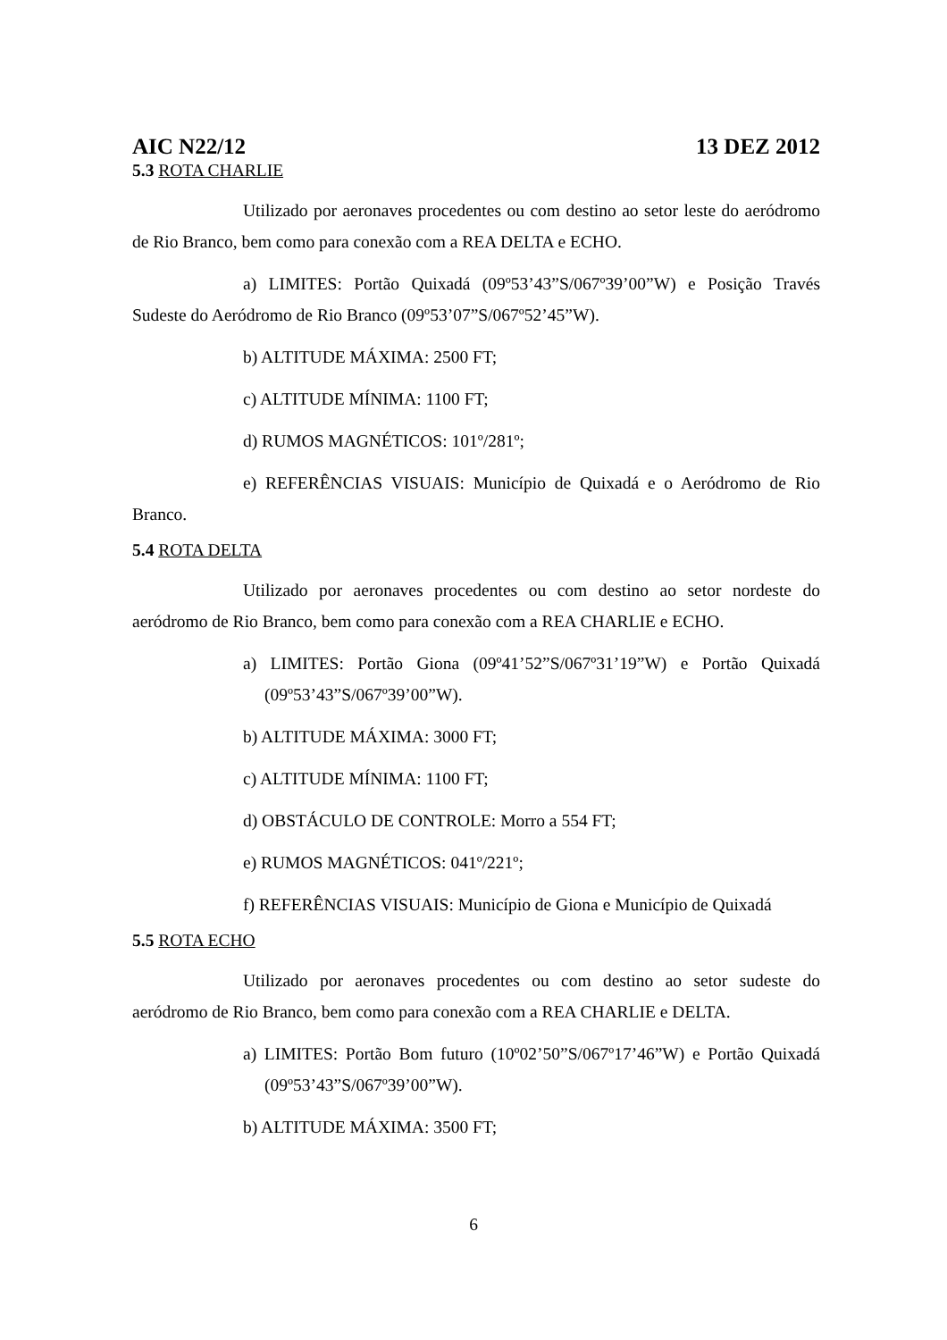AIC N22/12 13 DEZ 2012
5.3 ROTA CHARLIE
Utilizado por aeronaves procedentes ou com destino ao setor leste do aeródromo de Rio Branco, bem como para conexão com a REA DELTA e ECHO.
a) LIMITES: Portão Quixadá (09º53’43”S/067º39’00”W) e Posição Través Sudeste do Aeródromo de Rio Branco (09º53’07”S/067º52’45”W).
b) ALTITUDE MÁXIMA: 2500 FT;
c) ALTITUDE MÍNIMA: 1100 FT;
d) RUMOS MAGNÉTICOS: 101º/281º;
e) REFERÊNCIAS VISUAIS: Município de Quixadá e o Aeródromo de Rio Branco.
5.4 ROTA DELTA
Utilizado por aeronaves procedentes ou com destino ao setor nordeste do aeródromo de Rio Branco, bem como para conexão com a REA CHARLIE e ECHO.
a) LIMITES: Portão Giona (09º41’52”S/067º31’19”W) e Portão Quixadá (09º53’43”S/067º39’00”W).
b) ALTITUDE MÁXIMA: 3000 FT;
c) ALTITUDE MÍNIMA: 1100 FT;
d) OBSTÁCULO DE CONTROLE: Morro a 554 FT;
e) RUMOS MAGNÉTICOS: 041º/221º;
f) REFERÊNCIAS VISUAIS: Município de Giona e Município de Quixadá
5.5 ROTA ECHO
Utilizado por aeronaves procedentes ou com destino ao setor sudeste do aeródromo de Rio Branco, bem como para conexão com a REA CHARLIE e DELTA.
a) LIMITES: Portão Bom futuro (10º02’50”S/067º17’46”W) e Portão Quixadá (09º53’43”S/067º39’00”W).
b) ALTITUDE MÁXIMA: 3500 FT;
6